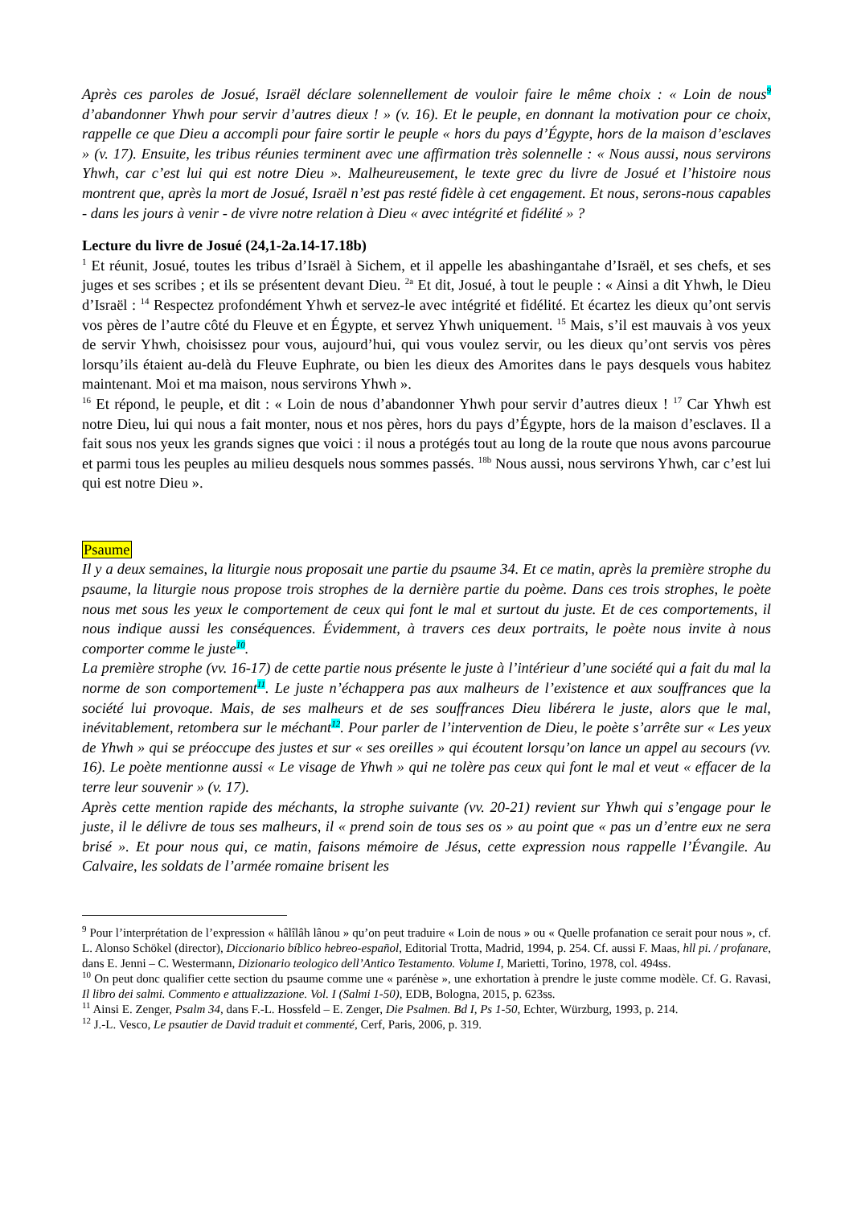Après ces paroles de Josué, Israël déclare solennellement de vouloir faire le même choix : « Loin de nous<sup>9</sup> d’abandonner Yhwh pour servir d’autres dieux ! » (v. 16). Et le peuple, en donnant la motivation pour ce choix, rappelle ce que Dieu a accompli pour faire sortir le peuple « hors du pays d’Égypte, hors de la maison d’esclaves » (v. 17). Ensuite, les tribus réunies terminent avec une affirmation très solennelle : « Nous aussi, nous servirons Yhwh, car c’est lui qui est notre Dieu ». Malheureusement, le texte grec du livre de Josué et l’histoire nous montrent que, après la mort de Josué, Israël n’est pas resté fidèle à cet engagement. Et nous, serons-nous capables - dans les jours à venir - de vivre notre relation à Dieu « avec intégrité et fidélité » ?
Lecture du livre de Josué (24,1-2a.14-17.18b)
<sup>1</sup> Et réunit, Josué, toutes les tribus d’Israël à Sichem, et il appelle les abashingantahe d’Israël, et ses chefs, et ses juges et ses scribes ; et ils se présentent devant Dieu. <sup>2a</sup> Et dit, Josué, à tout le peuple : « Ainsi a dit Yhwh, le Dieu d’Israël : <sup>14</sup> Respectez profondément Yhwh et servez-le avec intégrité et fidélité. Et écartez les dieux qu’ont servis vos pères de l’autre côté du Fleuve et en Égypte, et servez Yhwh uniquement. <sup>15</sup> Mais, s’il est mauvais à vos yeux de servir Yhwh, choisissez pour vous, aujourd’hui, qui vous voulez servir, ou les dieux qu’ont servis vos pères lorsqu’ils étaient au-delà du Fleuve Euphrate, ou bien les dieux des Amorites dans le pays desquels vous habitez maintenant. Moi et ma maison, nous servirons Yhwh ».
<sup>16</sup> Et répond, le peuple, et dit : « Loin de nous d’abandonner Yhwh pour servir d’autres dieux ! <sup>17</sup> Car Yhwh est notre Dieu, lui qui nous a fait monter, nous et nos pères, hors du pays d’Égypte, hors de la maison d’esclaves. Il a fait sous nos yeux les grands signes que voici : il nous a protégés tout au long de la route que nous avons parcourue et parmi tous les peuples au milieu desquels nous sommes passés. <sup>18b</sup> Nous aussi, nous servirons Yhwh, car c’est lui qui est notre Dieu ».
Psaume
Il y a deux semaines, la liturgie nous proposait une partie du psaume 34. Et ce matin, après la première strophe du psaume, la liturgie nous propose trois strophes de la dernière partie du poème. Dans ces trois strophes, le poète nous met sous les yeux le comportement de ceux qui font le mal et surtout du juste. Et de ces comportements, il nous indique aussi les conséquences. Évidemment, à travers ces deux portraits, le poète nous invite à nous comporter comme le juste<sup>10</sup>.
La première strophe (vv. 16-17) de cette partie nous présente le juste à l’intérieur d’une société qui a fait du mal la norme de son comportement<sup>11</sup>. Le juste n’échappera pas aux malheurs de l’existence et aux souffrances que la société lui provoque. Mais, de ses malheurs et de ses souffrances Dieu libérera le juste, alors que le mal, inévitablement, retombera sur le méchant<sup>12</sup>. Pour parler de l’intervention de Dieu, le poète s’arrête sur « Les yeux de Yhwh » qui se préoccupe des justes et sur « ses oreilles » qui écoutent lorsqu’on lance un appel au secours (vv. 16). Le poète mentionne aussi « Le visage de Yhwh » qui ne tolère pas ceux qui font le mal et veut « effacer de la terre leur souvenir » (v. 17).
Après cette mention rapide des méchants, la strophe suivante (vv. 20-21) revient sur Yhwh qui s’engage pour le juste, il le délivre de tous ses malheurs, il « prend soin de tous ses os » au point que « pas un d’entre eux ne sera brisé ». Et pour nous qui, ce matin, faisons mémoire de Jésus, cette expression nous rappelle l’Évangile. Au Calvaire, les soldats de l’armée romaine brisent les
<sup>9</sup> Pour l’interprétation de l’expression « hâlîlâh lânou » qu’on peut traduire « Loin de nous » ou « Quelle profanation ce serait pour nous », cf. L. Alonso Schökel (director), Diccionario bíblico hebreo-español, Editorial Trotta, Madrid, 1994, p. 254. Cf. aussi F. Maas, hll pi. / profanare, dans E. Jenni – C. Westermann, Dizionario teologico dell’Antico Testamento. Volume I, Marietti, Torino, 1978, col. 494ss.
<sup>10</sup> On peut donc qualifier cette section du psaume comme une « parénèse », une exhortation à prendre le juste comme modèle. Cf. G. Ravasi, Il libro dei salmi. Commento e attualizzazione. Vol. I (Salmi 1-50), EDB, Bologna, 2015, p. 623ss.
<sup>11</sup> Ainsi E. Zenger, Psalm 34, dans F.-L. Hossfeld – E. Zenger, Die Psalmen. Bd I, Ps 1-50, Echter, Würzburg, 1993, p. 214.
<sup>12</sup> J.-L. Vesco, Le psautier de David traduit et commenté, Cerf, Paris, 2006, p. 319.